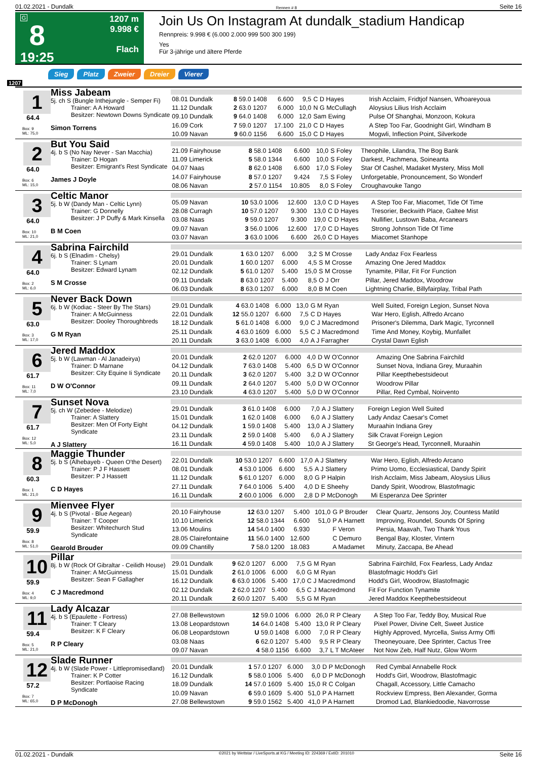01.02.2021 - Dundalk Rennen # 8 Seite 16
G
8
19:25
1207 m
9.998 €
Flach
Join Us On Instagram At dundalk_stadium Handicap
Rennpreis: 9.998 € (6.000 2.000 999 500 300 199)
Yes
Für 3-jährige und ältere Pferde
Sieg Platz Zweier Dreier Vierer
1207
1
64.4
Box: 9
ML: 75,0
Miss Jabeam
5j. ch S (Bungle Inthejungle - Semper Fi)
Trainer: A A Howard
Besitzer: Newtown Downs Syndicate
Simon Torrens
| 08.01 Dundalk | 8 59.0 1408 | 6.600 | 9,5 | C D Hayes | Irish Acclaim, Fridtjof Nansen, Whoareyoua |
| 11.12 Dundalk | 2 63.0 1207 | 6.000 | 10,0 | N G McCullagh | Aloysius Lilius Irish Acclaim |
| 09.10 Dundalk | 9 64.0 1408 | 6.000 | 12,0 | Sam Ewing | Pulse Of Shanghai, Monzoon, Kokura |
| 16.09 Cork | 7 59.0 1207 | 17.100 | 21,0 | C D Hayes | A Step Too Far, Goodnight Girl, Windham B |
| 10.09 Navan | 9 60.0 1156 | 6.600 | 15,0 | C D Hayes | Mogwli, Inflection Point, Silverkode |
2
64.0
Box: 6
ML: 15,0
But You Said
4j. b S (No Nay Never - San Macchia)
Trainer: D Hogan
Besitzer: Emigrant's Rest Syndicate
James J Doyle
| 21.09 Fairyhouse | 8 58.0 1408 | 6.600 | 10,0 | S Foley | Theophile, Lilandra, The Bog Bank |
| 11.09 Limerick | 5 58.0 1344 | 6.600 | 10,0 | S Foley | Darkest, Pachmena, Soineanta |
| 04.07 Naas | 8 62.0 1408 | 6.600 | 17,0 | S Foley | Star Of Cashel, Madaket Mystery, Miss Moll |
| 14.07 Fairyhouse | 8 57.0 1207 | 9.424 | 7,5 | S Foley | Unforgetable, Pronouncement, So Wonderf |
| 08.06 Navan | 2 57.0 1154 | 10.805 | 8,0 | S Foley | Croughavouke Tango |
3
64.0
Box: 10
ML: 21,0
Celtic Manor
5j. b W (Dandy Man - Celtic Lynn)
Trainer: G Donnelly
Besitzer: J P Duffy & Mark Kinsella
B M Coen
| 05.09 Navan | 10 53.0 1006 | 12.600 | 13,0 | C D Hayes | A Step Too Far, Miacomet, Tide Of Time |
| 28.08 Curragh | 10 57.0 1207 | 9.300 | 13,0 | C D Hayes | Tresorier, Beckwith Place, Galtee Mist |
| 03.08 Naas | 9 59.0 1207 | 9.300 | 19,0 | C D Hayes | Nullifier, Lustown Baba, Arcanears |
| 09.07 Navan | 3 56.0 1006 | 12.600 | 17,0 | C D Hayes | Strong Johnson Tide Of Time |
| 03.07 Navan | 3 63.0 1006 | 6.600 | 26,0 | C D Hayes | Miacomet Stanhope |
4
64.0
Box: 2
ML: 6,0
Sabrina Fairchild
6j. b S (Elnadim - Chelsy)
Trainer: S Lynam
Besitzer: Edward Lynam
S M Crosse
| 29.01 Dundalk | 1 63.0 1207 | 6.000 | 3,2 | S M Crosse | Lady Andaz Fox Fearless |
| 20.01 Dundalk | 1 60.0 1207 | 6.000 | 4,5 | S M Crosse | Amazing One Jered Maddox |
| 02.12 Dundalk | 5 61.0 1207 | 5.400 | 15,0 | S M Crosse | Tynamite, Pillar, Fit For Function |
| 09.11 Dundalk | 8 63.0 1207 | 5.400 | 8,5 | O J Orr | Pillar, Jered Maddox, Woodrow |
| 06.03 Dundalk | 8 63.0 1207 | 6.000 | 8,0 | B M Coen | Lightning Charlie, Billyfairplay, Tribal Path |
5
63.0
Box: 3
ML: 17,0
Never Back Down
6j. b W (Kodiac - Steer By The Stars)
Trainer: A McGuinness
Besitzer: Dooley Thoroughbreds
G M Ryan
| 29.01 Dundalk | 4 63.0 1408 | 6.000 | 13,0 | G M Ryan | Well Suited, Foreign Legion, Sunset Nova |
| 22.01 Dundalk | 12 55.0 1207 | 6.600 | 7,5 | C D Hayes | War Hero, Eglish, Alfredo Arcano |
| 18.12 Dundalk | 5 61.0 1408 | 6.000 | 9,0 | C J Macredmond | Prisoner's Dilemma, Dark Magic, Tyrconnell |
| 25.11 Dundalk | 4 63.0 1609 | 6.000 | 5,5 | C J Macredmond | Time And Money, Koybig, Munfallet |
| 20.11 Dundalk | 3 63.0 1408 | 6.000 | 4,0 | A J Farragher | Crystal Dawn Eglish |
6
61.7
Box: 11
ML: 7,0
Jered Maddox
5j. b W (Lawman - Al Janadeirya)
Trainer: D Marnane
Besitzer: City Equine Ii Syndicate
D W O'Connor
| 20.01 Dundalk | 2 62.0 1207 | 6.000 | 4,0 | D W O'Connor | Amazing One Sabrina Fairchild |
| 04.12 Dundalk | 7 63.0 1408 | 5.400 | 6,5 | D W O'Connor | Sunset Nova, Indiana Grey, Muraahin |
| 20.11 Dundalk | 3 62.0 1207 | 5.400 | 3,2 | D W O'Connor | Pillar Keepthebestsideout |
| 09.11 Dundalk | 2 64.0 1207 | 5.400 | 5,0 | D W O'Connor | Woodrow Pillar |
| 23.10 Dundalk | 4 63.0 1207 | 5.400 | 5,0 | D W O'Connor | Pillar, Red Cymbal, Noirvento |
7
61.7
Box: 12
ML: 5,0
Sunset Nova
5j. ch W (Zebedee - Melodize)
Trainer: A Slattery
Besitzer: Men Of Forty Eight Syndicate
A J Slattery
| 29.01 Dundalk | 3 61.0 1408 | 6.000 | 7,0 | A J Slattery | Foreign Legion Well Suited |
| 15.01 Dundalk | 1 62.0 1408 | 6.000 | 6,0 | A J Slattery | Lady Andaz Caesar's Comet |
| 04.12 Dundalk | 1 59.0 1408 | 5.400 | 13,0 | A J Slattery | Muraahin Indiana Grey |
| 23.11 Dundalk | 2 59.0 1408 | 5.400 | 6,0 | A J Slattery | Silk Cravat Foreign Legion |
| 16.11 Dundalk | 4 59.0 1408 | 5.400 | 10,0 | A J Slattery | St George's Head, Tyrconnell, Muraahin |
8
60.3
Box: 1
ML: 21,0
Maggie Thunder
5j. b S (Alhebayeb - Queen O'the Desert)
Trainer: P J F Hassett
Besitzer: P J Hassett
C D Hayes
| 22.01 Dundalk | 10 53.0 1207 | 6.600 | 17,0 | A J Slattery | War Hero, Eglish, Alfredo Arcano |
| 08.01 Dundalk | 4 53.0 1006 | 6.600 | 5,5 | A J Slattery | Primo Uomo, Ecclesiastical, Dandy Spirit |
| 11.12 Dundalk | 5 61.0 1207 | 6.000 | 8,0 | G P Halpin | Irish Acclaim, Miss Jabeam, Aloysius Lilius |
| 27.11 Dundalk | 7 64.0 1006 | 5.400 | 4,0 | D E Sheehy | Dandy Spirit, Woodrow, Blastofmagic |
| 16.11 Dundalk | 2 60.0 1006 | 6.000 | 2,8 | D P McDonogh | Mi Esperanza Dee Sprinter |
9
59.9
Box: 8
ML: 51,0
Mienvee Flyer
4j. b S (Pivotal - Blue Aegean)
Trainer: T Cooper
Besitzer: Whitechurch Stud Syndicate
Gearold Brouder
| 20.10 Fairyhouse | 12 63.0 1207 | 5.400 | 101,0 | G P Brouder | Clear Quartz, Jensons Joy, Countess Matild |
| 10.10 Limerick | 12 58.0 1344 | 6.600 | 51,0 | P A Harnett | Improving, Roundel, Sounds Of Spring |
| 13.06 Moulins | 14 54.0 1400 | 6.930 | | F Veron | Persia, Maavah, Two Thank Yous |
| 28.05 Clairefontaine | 11 56.0 1400 | 12.600 | | C Demuro | Bengal Bay, Kloster, Vintern |
| 09.09 Chantilly | 7 58.0 1200 | 18.083 | | A Madamet | Minuty, Zaccapa, Be Ahead |
10
59.9
Box: 4
ML: 9,0
Pillar
8j. b W (Rock Of Gibraltar - Ceilidh House)
Trainer: A McGuinness
Besitzer: Sean F Gallagher
C J Macredmond
| 29.01 Dundalk | 9 62.0 1207 | 6.000 | 7,5 | G M Ryan | Sabrina Fairchild, Fox Fearless, Lady Andaz |
| 15.01 Dundalk | 2 61.0 1006 | 6.000 | 6,0 | G M Ryan | Blastofmagic Hodd's Girl |
| 16.12 Dundalk | 6 63.0 1006 | 5.400 | 17,0 | C J Macredmond | Hodd's Girl, Woodrow, Blastofmagic |
| 02.12 Dundalk | 2 62.0 1207 | 5.400 | 6,5 | C J Macredmond | Fit For Function Tynamite |
| 20.11 Dundalk | 2 60.0 1207 | 5.400 | 5,5 | G M Ryan | Jered Maddox Keepthebestsideout |
11
59.4
Box: 5
ML: 21,0
Lady Alcazar
4j. b S (Epaulette - Fortress)
Trainer: T Cleary
Besitzer: K F Cleary
R P Cleary
| 27.08 Bellewstown | 12 59.0 1006 | 6.000 | 26,0 | R P Cleary | A Step Too Far, Teddy Boy, Musical Rue |
| 13.08 Leopardstown | 14 64.0 1408 | 5.400 | 13,0 | R P Cleary | Pixel Power, Divine Celt, Sweet Justice |
| 06.08 Leopardstown | U 59.0 1408 | 6.000 | 7,0 | R P Cleary | Highly Approved, Myrcella, Swiss Army Offi |
| 03.08 Naas | 6 62.0 1207 | 5.400 | 9,5 | R P Cleary | Theoneyouare, Dee Sprinter, Cactus Tree |
| 09.07 Navan | 4 58.0 1156 | 6.600 | 3,7 | L T McAteer | Not Now Zeb, Half Nutz, Glow Worm |
12
57.2
Box: 7
ML: 65,0
Slade Runner
4j. b W (Slade Power - Littlepromisedland)
Trainer: K P Cotter
Besitzer: Portlaoise Racing Syndicate
D P McDonogh
| 20.01 Dundalk | 1 57.0 1207 | 6.000 | 3,0 | D P McDonogh | Red Cymbal Annabelle Rock |
| 16.12 Dundalk | 5 58.0 1006 | 5.400 | 6,0 | D P McDonogh | Hodd's Girl, Woodrow, Blastofmagic |
| 18.09 Dundalk | 14 57.0 1609 | 5.400 | 15,0 | R C Colgan | Chagall, Accessory, Little Camacho |
| 10.09 Navan | 6 59.0 1609 | 5.400 | 51,0 | P A Harnett | Rockview Empress, Ben Alexander, Gorma |
| 27.08 Bellewstown | 9 59.0 1562 | 5.400 | 41,0 | P A Harnett | Dromod Lad, Blankiedoodie, Navorrosse |
01.02.2021 - Dundalk ©2021 by Wettstar / LiveSports.at KG / Meeting ID: 224369 / ExtID: 201010 Seite 16